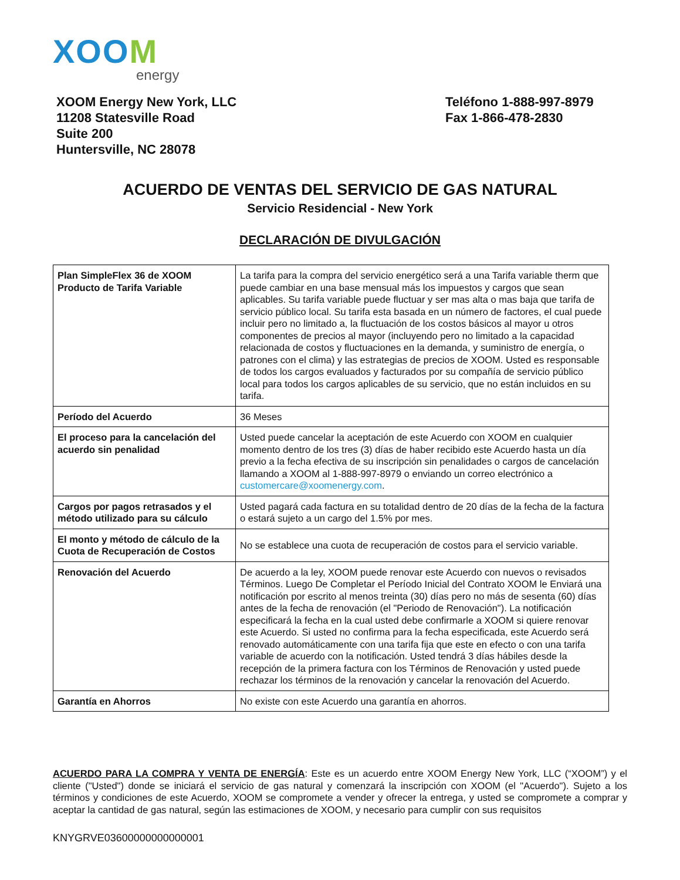XOOM
energy
XOOM Energy New York, LLC
11208 Statesville Road
Suite 200
Huntersville, NC 28078
Teléfono 1-888-997-8979
Fax 1-866-478-2830
ACUERDO DE VENTAS DEL SERVICIO DE GAS NATURAL
Servicio Residencial - New York
DECLARACIÓN DE DIVULGACIÓN
| Plan SimpleFlex 36 de XOOM Producto de Tarifa Variable | La tarifa para la compra del servicio energético será a una Tarifa variable therm que puede cambiar en una base mensual más los impuestos y cargos que sean aplicables. Su tarifa variable puede fluctuar y ser mas alta o mas baja que tarifa de servicio público local. Su tarifa esta basada en un número de factores, el cual puede incluir pero no limitado a, la fluctuación de los costos básicos al mayor u otros componentes de precios al mayor (incluyendo pero no limitado a la capacidad relacionada de costos y fluctuaciones en la demanda, y suministro de energía, o patrones con el clima) y las estrategias de precios de XOOM. Usted es responsable de todos los cargos evaluados y facturados por su compañía de servicio público local para todos los cargos aplicables de su servicio, que no están incluidos en su tarifa. |
| Período del Acuerdo | 36 Meses |
| El proceso para la cancelación del acuerdo sin penalidad | Usted puede cancelar la aceptación de este Acuerdo con XOOM en cualquier momento dentro de los tres (3) días de haber recibido este Acuerdo hasta un día previo a la fecha efectiva de su inscripción sin penalidades o cargos de cancelación llamando a XOOM al 1-888-997-8979 o enviando un correo electrónico a customercare@xoomenergy.com . |
| Cargos por pagos retrasados y el método utilizado para su cálculo | Usted pagará cada factura en su totalidad dentro de 20 días de la fecha de la factura o estará sujeto a un cargo del 1.5% por mes. |
| El monto y método de cálculo de la Cuota de Recuperación de Costos | No se establece una cuota de recuperación de costos para el servicio variable. |
| Renovación del Acuerdo | De acuerdo a la ley, XOOM puede renovar este Acuerdo con nuevos o revisados Términos. Luego De Completar el Período Inicial del Contrato XOOM le Enviará una notificación por escrito al menos treinta (30) días pero no más de sesenta (60) días antes de la fecha de renovación (el "Periodo de Renovación"). La notificación especificará la fecha en la cual usted debe confirmarle a XOOM si quiere renovar este Acuerdo. Si usted no confirma para la fecha especificada, este Acuerdo será renovado automáticamente con una tarifa fija que este en efecto o con una tarifa variable de acuerdo con la notificación. Usted tendrá 3 días hábiles desde la recepción de la primera factura con los Términos de Renovación y usted puede rechazar los términos de la renovación y cancelar la renovación del Acuerdo. |
| Garantía en Ahorros | No existe con este Acuerdo una garantía en ahorros. |
ACUERDO PARA LA COMPRA Y VENTA DE ENERGÍA: Este es un acuerdo entre XOOM Energy New York, LLC (“XOOM”) y el cliente ("Usted") donde se iniciará el servicio de gas natural y comenzará la inscripción con XOOM (el "Acuerdo"). Sujeto a los términos y condiciones de este Acuerdo, XOOM se compromete a vender y ofrecer la entrega, y usted se compromete a comprar y aceptar la cantidad de gas natural, según las estimaciones de XOOM, y necesario para cumplir con sus requisitos
KNYGRVE03600000000000001